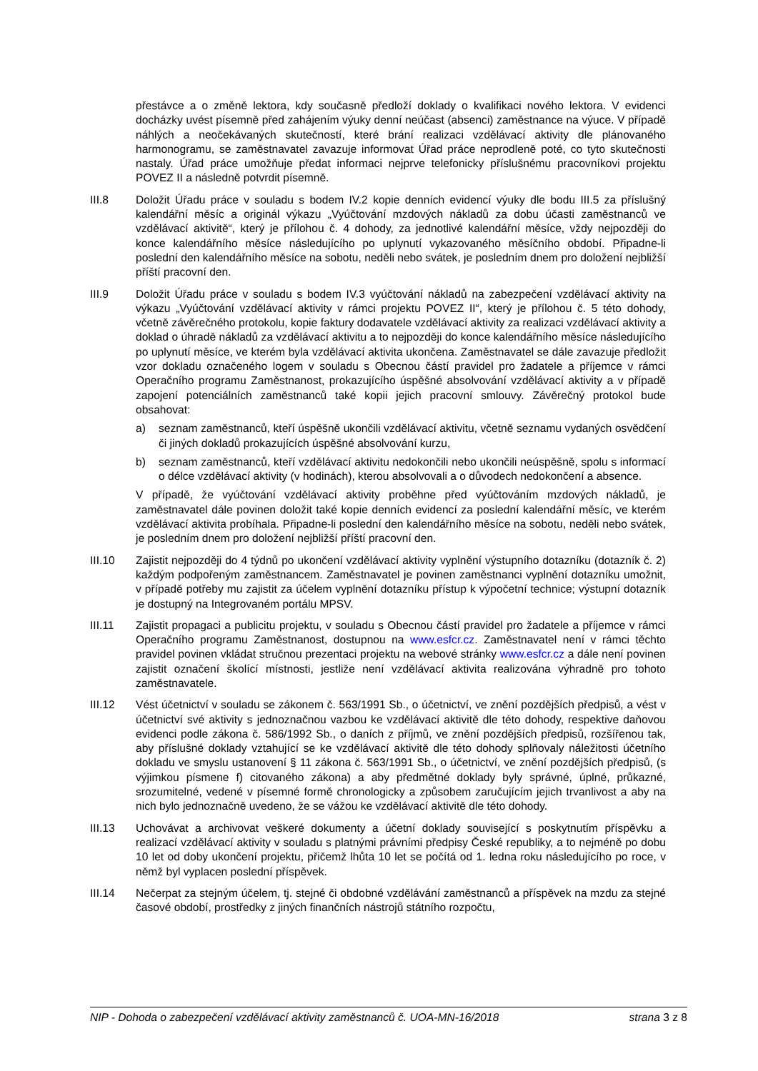přestávce a o změně lektora, kdy současně předloží doklady o kvalifikaci nového lektora. V evidenci docházky uvést písemně před zahájením výuky denní neúčast (absenci) zaměstnance na výuce. V případě náhlých a neočekávaných skutečností, které brání realizaci vzdělávací aktivity dle plánovaného harmonogramu, se zaměstnavatel zavazuje informovat Úřad práce neprodleně poté, co tyto skutečnosti nastaly. Úřad práce umožňuje předat informaci nejprve telefonicky příslušnému pracovníkovi projektu POVEZ II a následně potvrdit písemně.
III.8 Doložit Úřadu práce v souladu s bodem IV.2 kopie denních evidencí výuky dle bodu III.5 za příslušný kalendářní měsíc a originál výkazu „Vyúčtování mzdových nákladů za dobu účasti zaměstnanců ve vzdělávací aktivitě“, který je přílohou č. 4 dohody, za jednotlivé kalendářní měsíce, vždy nejpozději do konce kalendářního měsíce následujícího po uplynutí vykazovaného měsíčního období. Připadne-li poslední den kalendářního měsíce na sobotu, neděli nebo svátek, je posledním dnem pro doložení nejbližší příští pracovní den.
III.9 Doložit Úřadu práce v souladu s bodem IV.3 vyúčtování nákladů na zabezpečení vzdělávací aktivity na výkazu „Vyúčtování vzdělávací aktivity v rámci projektu POVEZ II“, který je přílohou č. 5 této dohody, včetně závěrečného protokolu, kopie faktury dodavatele vzdělávací aktivity za realizaci vzdělávací aktivity a doklad o úhradě nákladů za vzdělávací aktivitu a to nejpozději do konce kalendářního měsíce následujícího po uplynutí měsíce, ve kterém byla vzdělávací aktivita ukončena. Zaměstnavatel se dále zavazuje předložit vzor dokladu označeného logem v souladu s Obecnou částí pravidel pro žadatele a příjemce v rámci Operačního programu Zaměstnanost, prokazujícího úspěšné absolvování vzdělávací aktivity a v případě zapojení potenciálních zaměstnanců také kopii jejich pracovní smlouvy. Závěrečný protokol bude obsahovat:
a) seznam zaměstnanců, kteří úspěšně ukončili vzdělávací aktivitu, včetně seznamu vydaných osvědčení či jiných dokladů prokazujících úspěšné absolvování kurzu,
b) seznam zaměstnanců, kteří vzdělávací aktivitu nedokončili nebo ukončili neúspěšně, spolu s informací o délce vzdělávací aktivity (v hodinách), kterou absolvovali a o důvodech nedokončení a absence.
V případě, že vyúčtování vzdělávací aktivity proběhne před vyúčtováním mzdových nákladů, je zaměstnavatel dále povinen doložit také kopie denních evidencí za poslední kalendářní měsíc, ve kterém vzdělávací aktivita probíhala. Připadne-li poslední den kalendářního měsíce na sobotu, neděli nebo svátek, je posledním dnem pro doložení nejbližší příští pracovní den.
III.10 Zajistit nejpozději do 4 týdnů po ukončení vzdělávací aktivity vyplnění výstupního dotazníku (dotazník č. 2) každým podpořeným zaměstnancem. Zaměstnavatel je povinen zaměstnanci vyplnění dotazníku umožnit, v případě potřeby mu zajistit za účelem vyplnění dotazníku přístup k výpočetní technice; výstupní dotazník je dostupný na Integrovaném portálu MPSV.
III.11 Zajistit propagaci a publicitu projektu, v souladu s Obecnou částí pravidel pro žadatele a příjemce v rámci Operačního programu Zaměstnanost, dostupnou na www.esfcr.cz. Zaměstnavatel není v rámci těchto pravidel povinen vkládat stručnou prezentaci projektu na webové stránky www.esfcr.cz a dále není povinen zajistit označení školící místnosti, jestliže není vzdělávací aktivita realizována výhradně pro tohoto zaměstnavatele.
III.12 Vést účetnictví v souladu se zákonem č. 563/1991 Sb., o účetnictví, ve znění pozdějších předpisů, a vést v účetnictví své aktivity s jednoznačnou vazbou ke vzdělávací aktivitě dle této dohody, respektive daňovou evidenci podle zákona č. 586/1992 Sb., o daních z příjmů, ve znění pozdějších předpisů, rozšířenou tak, aby příslušné doklady vztahující se ke vzdělávací aktivitě dle této dohody splňovaly náležitosti účetního dokladu ve smyslu ustanovení § 11 zákona č. 563/1991 Sb., o účetnictví, ve znění pozdějších předpisů, (s výjimkou písmene f) citovaného zákona) a aby předmětné doklady byly správné, úplné, průkazné, srozumitelné, vedené v písemné formě chronologicky a způsobem zaručujícím jejich trvanlivost a aby na nich bylo jednoznačně uvedeno, že se vážou ke vzdělávací aktivitě dle této dohody.
III.13 Uchovávat a archivovat veškeré dokumenty a účetní doklady související s poskytnutím příspěvku a realizací vzdělávací aktivity v souladu s platnými právními předpisy České republiky, a to nejméně po dobu 10 let od doby ukončení projektu, přičemž lhůta 10 let se počítá od 1. ledna roku následujícího po roce, v němž byl vyplacen poslední příspěvek.
III.14 Nečerpat za stejným účelem, tj. stejné či obdobné vzdělávání zaměstnanců a příspěvek na mzdu za stejné časové období, prostředky z jiných finančních nástrojů státního rozpočtu,
NIP - Dohoda o zabezpečení vzdělávací aktivity zaměstnanců č. UOA-MN-16/2018 strana 3 z 8